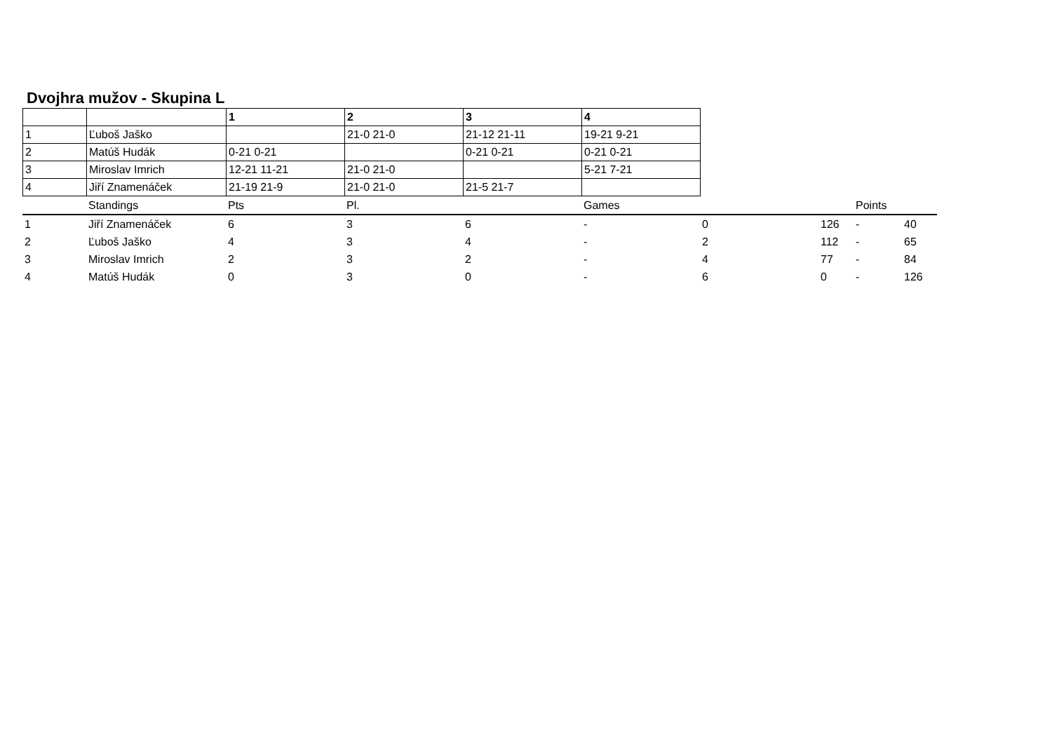Dvojhra mužov - Skupina L
| | | 1 | 2 | 3 | 4 |
| --- | --- | --- | --- | --- | --- |
| 1 | Ľuboš Jaško | | 21-0 21-0 | 21-12 21-11 | 19-21 9-21 |
| 2 | Matúš Hudák | 0-21 0-21 | | 0-21 0-21 | 0-21 0-21 |
| 3 | Miroslav Imrich | 12-21 11-21 | 21-0 21-0 | | 5-21 7-21 |
| 4 | Jiří Znamenáček | 21-19 21-9 | 21-0 21-0 | 21-5 21-7 | |
| | Standings | Pts | Pl. | | Games | | | Points | |
| 1 | Jiří Znamenáček | 6 | 3 | 6 | - | 0 | 126 | - | 40 |
| 2 | Ľuboš Jaško | 4 | 3 | 4 | - | 2 | 112 | - | 65 |
| 3 | Miroslav Imrich | 2 | 3 | 2 | - | 4 | 77 | - | 84 |
| 4 | Matúš Hudák | 0 | 3 | 0 | - | 6 | 0 | - | 126 |